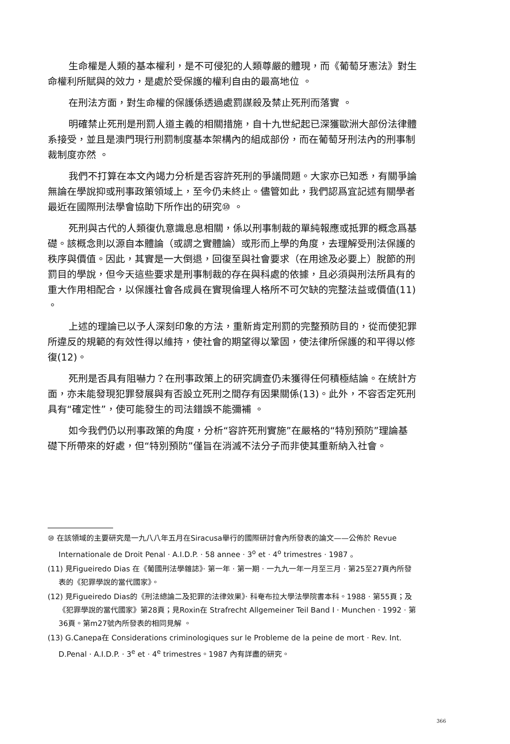生命權是人類的基本權利，是不可侵犯的人類尊嚴的體現，而《葡萄牙憲法》對生命權利所賦與的效力，是處於受保護的權利自由的最高地位 。
在刑法方面，對生命權的保護係透過處罰謀殺及禁止死刑而落實 。
明確禁止死刑是刑罰人道主義的相關措施，自十九世紀起已深獲歐洲大部份法律體系接受，並且是澳門現行刑罰制度基本架構內的組成部份，而在葡萄牙刑法內的刑事制裁制度亦然 。
我們不打算在本文內竭力分析是否容許死刑的爭議問題。大家亦已知悉，有關爭論無論在學說抑或刑事政策領域上，至今仍未終止。儘管如此，我們認爲宜記述有關學者最近在國際刑法學會協助下所作出的研究⑩ 。
死刑與古代的人類復仇意識息息相關，係以刑事制裁的單純報應或抵罪的概念爲基礎。該概念則以源自本體論（或謂之實體論）或形而上學的角度，去理解受刑法保護的秩序與價值。因此，其實是一大倒退，回復至與社會要求（在用途及必要上）脫節的刑罰目的學說，但今天這些要求是刑事制裁的存在與科處的依據，且必須與刑法所具有的重大作用相配合，以保護社會各成員在實現倫理人格所不可欠缺的完整法益或價值(11) 。
上述的理論已以予人深刻印象的方法，重新肯定刑罰的完整預防目的，從而使犯罪所違反的規範的有效性得以維持，使社會的期望得以鞏固，使法律所保護的和平得以修復(12)。
死刑是否具有阻嚇力？在刑事政策上的研究調查仍未獲得任何積極結論。在統計方面，亦未能發現犯罪發展與有否設立死刑之間存有因果關係(13)。此外，不容否定死刑具有“確定性”，使可能發生的司法錯誤不能彌補 。
如今我們仍以刑事政策的角度，分析“容許死刑實施”在嚴格的“特別預防”理論基礎下所帶來的好處，但“特別預防”僅旨在消滅不法分子而非使其重新納入社會。
⑩ 在該領域的主要研究是一九八八年五月在Siracusa舉行的國際研討會內所發表的論文——公佈於 Revue Internationale de Droit Penal · A.I.D.P. · 58 annee · 3<sup>o</sup> et · 4<sup>o</sup> trimestres · 1987 。
(11) 見Figueiredo Dias 在《葡國刑法學雜誌》· 第一年 · 第一期 · 一九九一年一月至三月 · 第25至27頁內所發表的《犯罪學說的當代國家》。
(12) 見Figueiredo Dias的《刑法總論二及犯罪的法律效果》· 科奄布拉大學法學院書本科。1988 · 第55頁；及《犯罪學說的當代國家》第28頁；見Roxin在 Strafrecht Allgemeiner Teil Band I · Munchen · 1992 · 第36頁。第m27號內所發表的相同見解 。
(13) G.Canepa在 Considerations criminologiques sur le Probleme de la peine de mort · Rev. Int. D.Penal · A.I.D.P. · 3<sup>e</sup> et · 4<sup>e</sup> trimestres。1987 內有詳盡的研究。
366